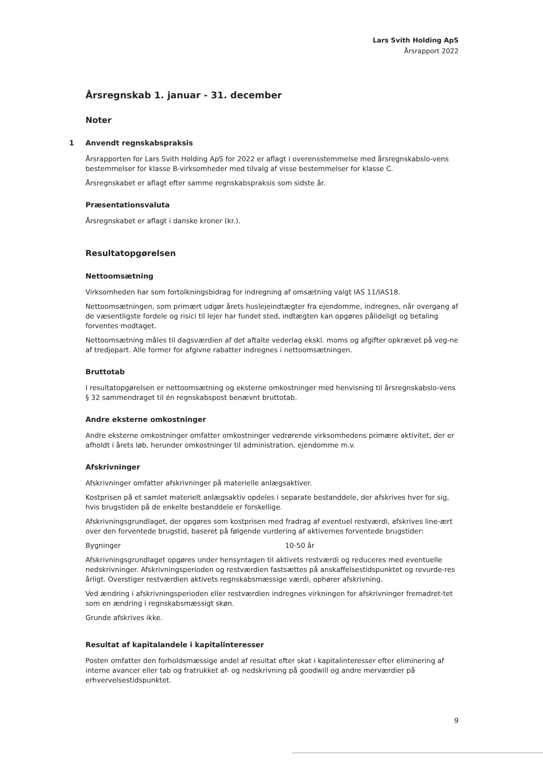Lars Svith Holding ApS
Årsrapport 2022
Årsregnskab 1. januar - 31. december
Noter
1 Anvendt regnskabspraksis
Årsrapporten for Lars Svith Holding ApS for 2022 er aflagt i overensstemmelse med årsregnskabslo-vens bestemmelser for klasse B-virksomheder med tilvalg af visse bestemmelser for klasse C.
Årsregnskabet er aflagt efter samme regnskabspraksis som sidste år.
Præsentationsvaluta
Årsregnskabet er aflagt i danske kroner (kr.).
Resultatopgørelsen
Nettoomsætning
Virksomheden har som fortolkningsbidrag for indregning af omsætning valgt IAS 11/IAS18.
Nettoomsætningen, som primært udgør årets huslejeindtægter fra ejendomme, indregnes, når overgang af de væsentligste fordele og risici til lejer har fundet sted, indtægten kan opgøres pålideligt og betaling forventes modtaget.
Nettoomsætning måles til dagsværdien af det aftalte vederlag ekskl. moms og afgifter opkrævet på veg-ne af tredjepart. Alle former for afgivne rabatter indregnes i nettoomsætningen.
Bruttotab
I resultatopgørelsen er nettoomsætning og eksterne omkostninger med henvisning til årsregnskabslo-vens § 32 sammendraget til én regnskabspost benævnt bruttotab.
Andre eksterne omkostninger
Andre eksterne omkostninger omfatter omkostninger vedrørende virksomhedens primære aktivitet, der er afholdt i årets løb, herunder omkostninger til administration, ejendomme m.v.
Afskrivninger
Afskrivninger omfatter afskrivninger på materielle anlægsaktiver.
Kostprisen på et samlet materielt anlægsaktiv opdeles i separate bestanddele, der afskrives hver for sig, hvis brugstiden på de enkelte bestanddele er forskellige.
Afskrivningsgrundlaget, der opgøres som kostprisen med fradrag af eventuel restværdi, afskrives line-ært over den forventede brugstid, baseret på følgende vurdering af aktivernes forventede brugstider:
Bygninger 10-50 år
Afskrivningsgrundlaget opgøres under hensyntagen til aktivets restværdi og reduceres med eventuelle nedskrivninger. Afskrivningsperioden og restværdien fastsættes på anskaffelsestidspunktet og revurde-res årligt. Overstiger restværdien aktivets regnskabsmæssige værdi, ophører afskrivning.
Ved ændring i afskrivningsperioden eller restværdien indregnes virkningen for afskrivninger fremadret-tet som en ændring i regnskabsmæssigt skøn.
Grunde afskrives ikke.
Resultat af kapitalandele i kapitalinteresser
Posten omfatter den forholdsmæssige andel af resultat efter skat i kapitalinteresser efter eliminering af interne avancer eller tab og fratrukket af- og nedskrivning på goodwill og andre merværdier på erhvervelsestidspunktet.
9